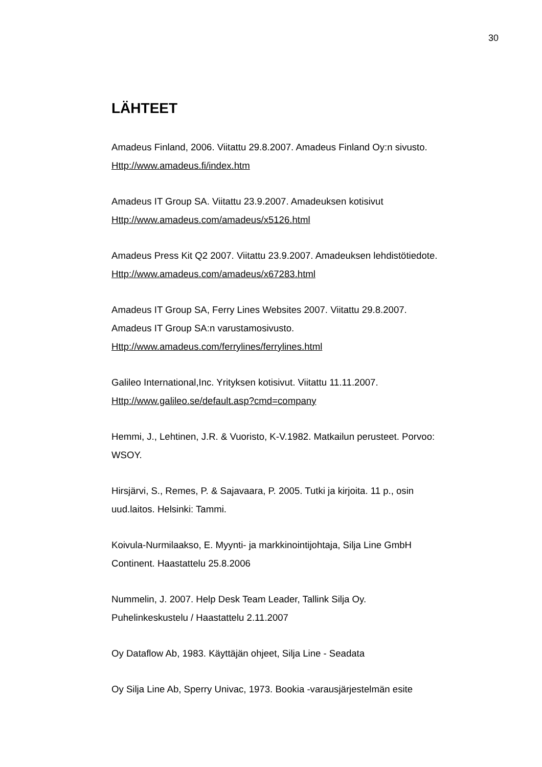30
LÄHTEET
Amadeus Finland, 2006. Viitattu 29.8.2007. Amadeus Finland Oy:n sivusto.
Http://www.amadeus.fi/index.htm
Amadeus IT Group SA. Viitattu 23.9.2007. Amadeuksen kotisivut
Http://www.amadeus.com/amadeus/x5126.html
Amadeus Press Kit Q2 2007. Viitattu 23.9.2007. Amadeuksen lehdistötiedote.
Http://www.amadeus.com/amadeus/x67283.html
Amadeus IT Group SA, Ferry Lines Websites 2007. Viitattu 29.8.2007.
Amadeus IT Group SA:n varustamosivusto.
Http://www.amadeus.com/ferrylines/ferrylines.html
Galileo International,Inc. Yrityksen kotisivut. Viitattu 11.11.2007.
Http://www.galileo.se/default.asp?cmd=company
Hemmi, J., Lehtinen, J.R. & Vuoristo, K-V.1982. Matkailun perusteet. Porvoo:
WSOY.
Hirsjärvi, S., Remes, P. & Sajavaara, P. 2005. Tutki ja kirjoita. 11 p., osin
uud.laitos. Helsinki: Tammi.
Koivula-Nurmilaakso, E. Myynti- ja markkinointijohtaja, Silja Line GmbH
Continent. Haastattelu 25.8.2006
Nummelin, J. 2007. Help Desk Team Leader, Tallink Silja Oy.
Puhelinkeskustelu / Haastattelu 2.11.2007
Oy Dataflow Ab, 1983. Käyttäjän ohjeet, Silja Line - Seadata
Oy Silja Line Ab, Sperry Univac, 1973. Bookia -varausjärjestelmän esite